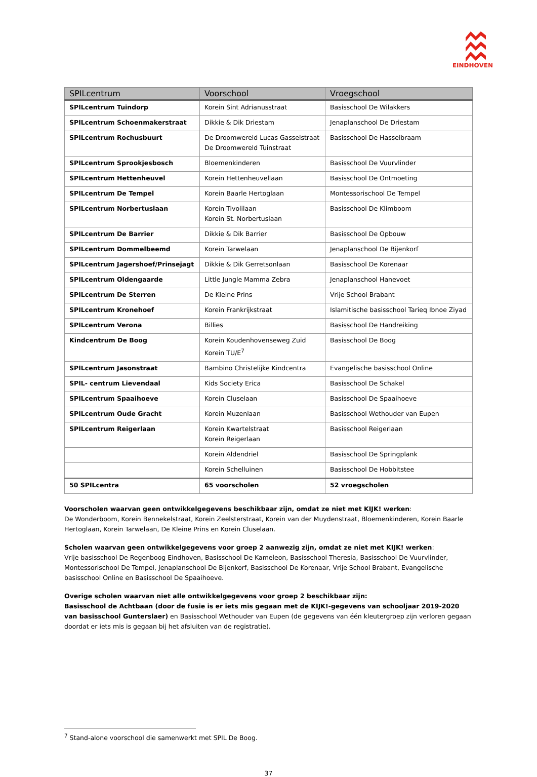EINDHOVEN
| SPILcentrum | Voorschool | Vroegschool |
| --- | --- | --- |
| SPILcentrum Tuindorp | Korein Sint Adrianusstraat | Basisschool De Wilakkers |
| SPILcentrum Schoenmakerstraat | Dikkie & Dik Driestam | Jenaplanschool De Driestam |
| SPILcentrum Rochusbuurt | De Droomwereld Lucas Gasselstraat De Droomwereld Tuinstraat | Basisschool De Hasselbraam |
| SPILcentrum Sprookjesbosch | Bloemenkinderen | Basisschool De Vuurvlinder |
| SPILcentrum Hettenheuvel | Korein Hettenheuvellaan | Basisschool De Ontmoeting |
| SPILcentrum De Tempel | Korein Baarle Hertoglaan | Montessorischool De Tempel |
| SPILcentrum Norbertuslaan | Korein Tivolilaan Korein St. Norbertuslaan | Basisschool De Klimboom |
| SPILcentrum De Barrier | Dikkie & Dik Barrier | Basisschool De Opbouw |
| SPILcentrum Dommelbeemd | Korein Tarwelaan | Jenaplanschool De Bijenkorf |
| SPILcentrum Jagershoef/Prinsejagt | Dikkie & Dik Gerretsonlaan | Basisschool De Korenaar |
| SPILcentrum Oldengaarde | Little Jungle Mamma Zebra | Jenaplanschool Hanevoet |
| SPILcentrum De Sterren | De Kleine Prins | Vrije School Brabant |
| SPILcentrum Kronehoef | Korein Frankrijkstraat | Islamitische basisschool Tarieq Ibnoe Ziyad |
| SPILcentrum Verona | Billies | Basisschool De Handreiking |
| Kindcentrum De Boog | Korein Koudenhovenseweg Zuid Korein TU/E<sup>7</sup> | Basisschool De Boog |
| SPILcentrum Jasonstraat | Bambino Christelijke Kindcentra | Evangelische basisschool Online |
| SPIL- centrum Lievendaal | Kids Society Erica | Basisschool De Schakel |
| SPILcentrum Spaaihoeve | Korein Cluselaan | Basisschool De Spaaihoeve |
| SPILcentrum Oude Gracht | Korein Muzenlaan | Basisschool Wethouder van Eupen |
| SPILcentrum Reigerlaan | Korein Kwartelstraat Korein Reigerlaan | Basisschool Reigerlaan |
| | Korein Aldendriel | Basisschool De Springplank |
| | Korein Schelluinen | Basisschool De Hobbitstee |
| 50 SPILcentra | 65 voorscholen | 52 vroegscholen |
Voorscholen waarvan geen ontwikkelgegevens beschikbaar zijn, omdat ze niet met KIJK! werken:
De Wonderboom, Korein Bennekelstraat, Korein Zeelsterstraat, Korein van der Muydenstraat, Bloemenkinderen, Korein Baarle Hertoglaan, Korein Tarwelaan, De Kleine Prins en Korein Cluselaan.
Scholen waarvan geen ontwikkelgegevens voor groep 2 aanwezig zijn, omdat ze niet met KIJK! werken:
Vrije basisschool De Regenboog Eindhoven, Basisschool De Kameleon, Basisschool Theresia, Basisschool De Vuurvlinder, Montessorischool De Tempel, Jenaplanschool De Bijenkorf, Basisschool De Korenaar, Vrije School Brabant, Evangelische basisschool Online en Basisschool De Spaaihoeve.
Overige scholen waarvan niet alle ontwikkelgegevens voor groep 2 beschikbaar zijn:
Basisschool de Achtbaan (door de fusie is er iets mis gegaan met de KIJK!-gegevens van schooljaar 2019-2020 van basisschool Gunterslaer) en Basisschool Wethouder van Eupen (de gegevens van één kleutergroep zijn verloren gegaan doordat er iets mis is gegaan bij het afsluiten van de registratie).
<sup>7</sup> Stand-alone voorschool die samenwerkt met SPIL De Boog.
37